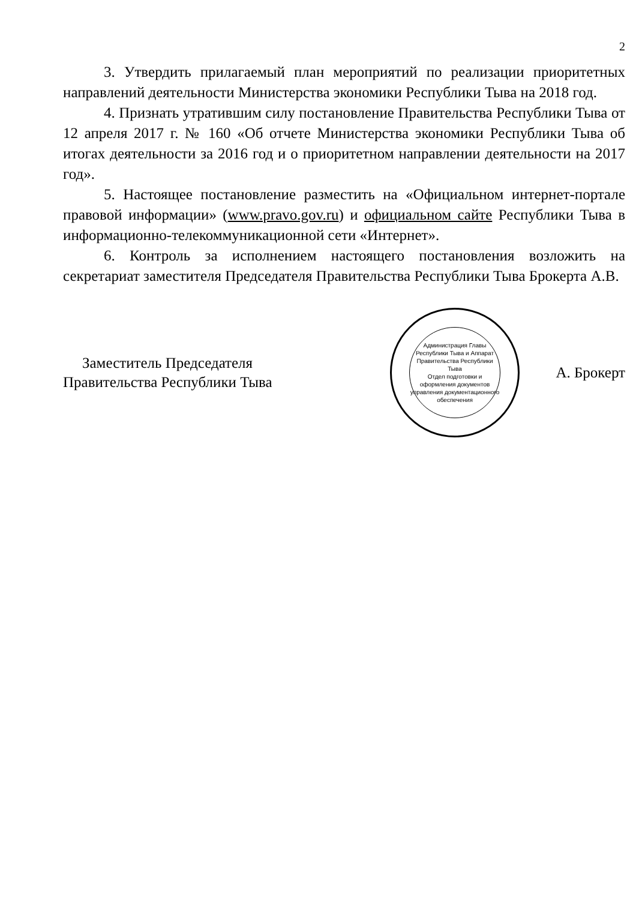2
3. Утвердить прилагаемый план мероприятий по реализации приоритетных направлений деятельности Министерства экономики Республики Тыва на 2018 год.
4. Признать утратившим силу постановление Правительства Республики Тыва от 12 апреля 2017 г. № 160 «Об отчете Министерства экономики Республики Тыва об итогах деятельности за 2016 год и о приоритетном направлении деятельности на 2017 год».
5. Настоящее постановление разместить на «Официальном интернет-портале правовой информации» (www.pravo.gov.ru) и официальном сайте Республики Тыва в информационно-телекоммуникационной сети «Интернет».
6. Контроль за исполнением настоящего постановления возложить на секретариат заместителя Председателя Правительства Республики Тыва Брокерта А.В.
Заместитель Председателя
Правительства Республики Тыва
Администрация Главы Республики Тыва и Аппарат Правительства Республики Тыва
Отдел подготовки и оформления документов управления документационного обеспечения
А. Брокерт